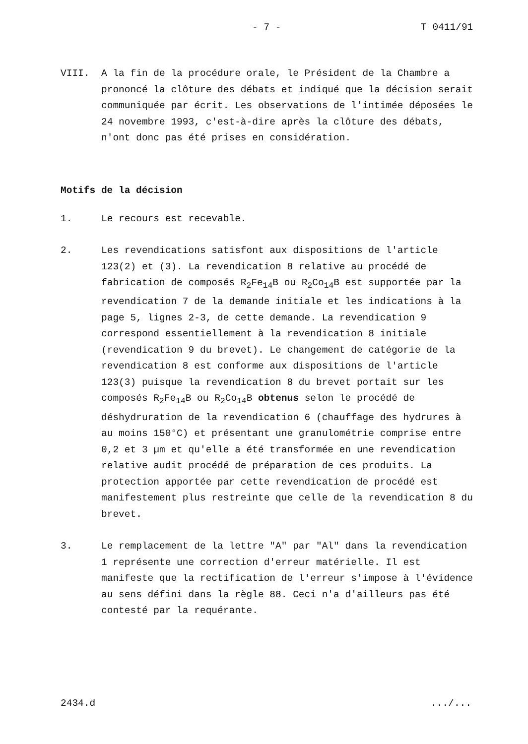- 7 - T 0411/91
VIII. A la fin de la procédure orale, le Président de la Chambre a prononcé la clôture des débats et indiqué que la décision serait communiquée par écrit. Les observations de l'intimée déposées le 24 novembre 1993, c'est-à-dire après la clôture des débats, n'ont donc pas été prises en considération.
Motifs de la décision
1. Le recours est recevable.
2. Les revendications satisfont aux dispositions de l'article 123(2) et (3). La revendication 8 relative au procédé de fabrication de composés R<sub>2</sub>Fe<sub>14</sub>B ou R<sub>2</sub>Co<sub>14</sub>B est supportée par la revendication 7 de la demande initiale et les indications à la page 5, lignes 2-3, de cette demande. La revendication 9 correspond essentiellement à la revendication 8 initiale (revendication 9 du brevet). Le changement de catégorie de la revendication 8 est conforme aux dispositions de l'article 123(3) puisque la revendication 8 du brevet portait sur les composés R<sub>2</sub>Fe<sub>14</sub>B ou R<sub>2</sub>Co<sub>14</sub>B obtenus selon le procédé de déshydruration de la revendication 6 (chauffage des hydrures à au moins 150°C) et présentant une granulométrie comprise entre 0,2 et 3 µm et qu'elle a été transformée en une revendication relative audit procédé de préparation de ces produits. La protection apportée par cette revendication de procédé est manifestement plus restreinte que celle de la revendication 8 du brevet.
3. Le remplacement de la lettre "A" par "Al" dans la revendication 1 représente une correction d'erreur matérielle. Il est manifeste que la rectification de l'erreur s'impose à l'évidence au sens défini dans la règle 88. Ceci n'a d'ailleurs pas été contesté par la requérante.
2434.d.../...